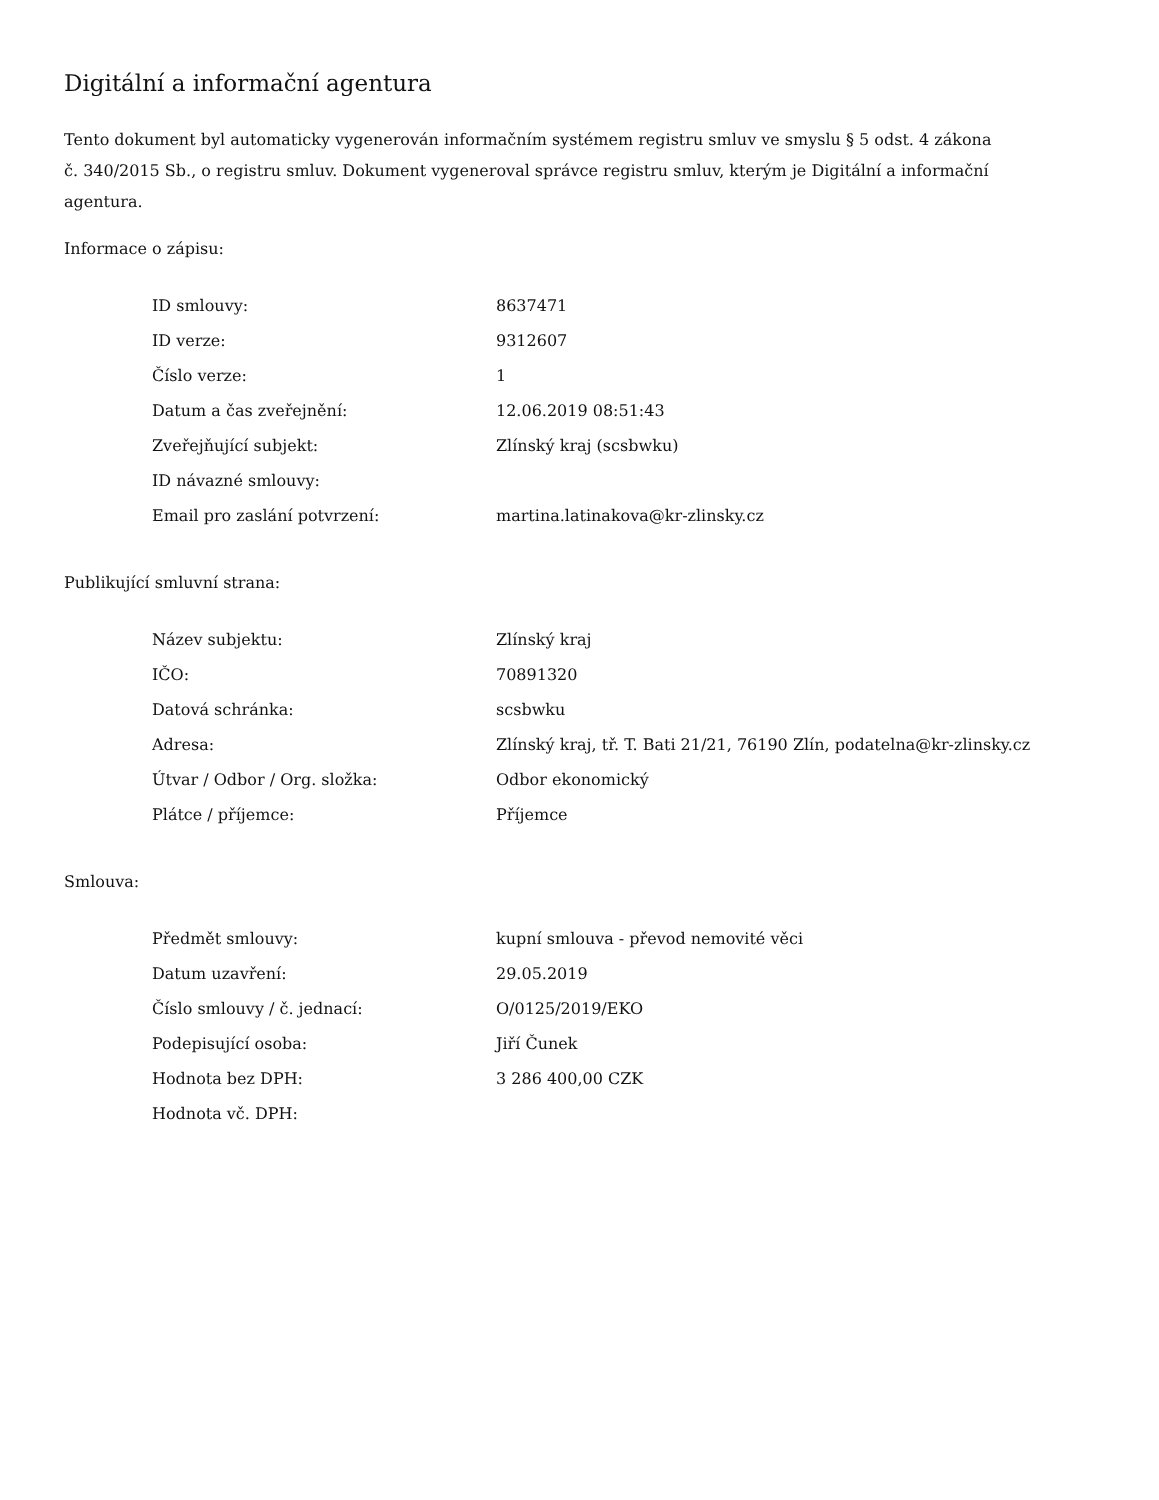Digitální a informační agentura
Tento dokument byl automaticky vygenerován informačním systémem registru smluv ve smyslu § 5 odst. 4 zákona
č. 340/2015 Sb., o registru smluv. Dokument vygeneroval správce registru smluv, kterým je Digitální a informační agentura.
Informace o zápisu:
| ID smlouvy: | 8637471 |
| ID verze: | 9312607 |
| Číslo verze: | 1 |
| Datum a čas zveřejnění: | 12.06.2019 08:51:43 |
| Zveřejňující subjekt: | Zlínský kraj (scsbwku) |
| ID návazné smlouvy: | |
| Email pro zaslání potvrzení: | martina.latinakova@kr-zlinsky.cz |
Publikující smluvní strana:
| Název subjektu: | Zlínský kraj |
| IČO: | 70891320 |
| Datová schránka: | scsbwku |
| Adresa: | Zlínský kraj, tř. T. Bati 21/21, 76190 Zlín, podatelna@kr-zlinsky.cz |
| Útvar / Odbor / Org. složka: | Odbor ekonomický |
| Plátce / příjemce: | Příjemce |
Smlouva:
| Předmět smlouvy: | kupní smlouva - převod nemovité věci |
| Datum uzavření: | 29.05.2019 |
| Číslo smlouvy / č. jednací: | O/0125/2019/EKO |
| Podepisující osoba: | Jiří Čunek |
| Hodnota bez DPH: | 3 286 400,00 CZK |
| Hodnota vč. DPH: | |